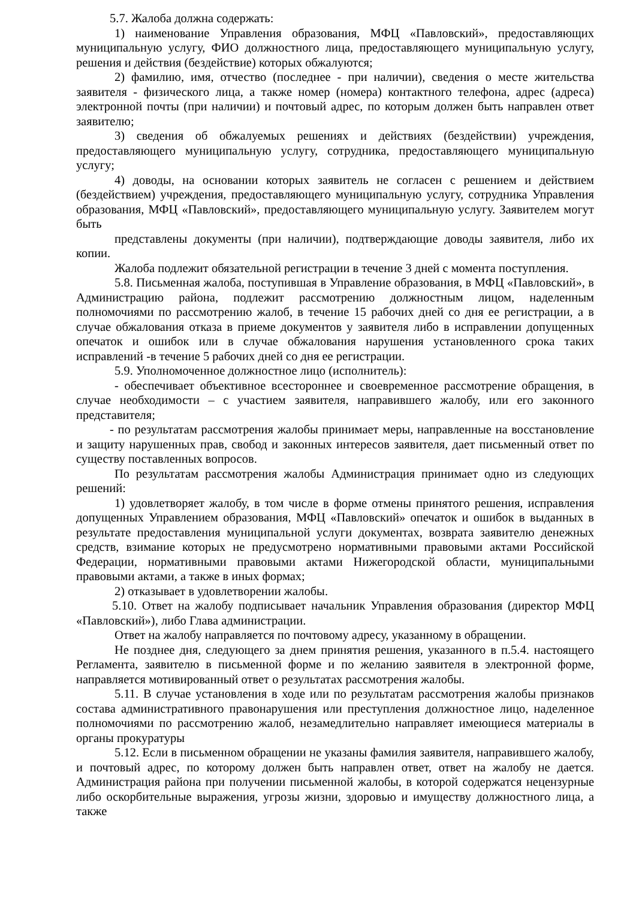5.7. Жалоба должна содержать:
1) наименование Управления образования, МФЦ «Павловский», предоставляющих муниципальную услугу, ФИО должностного лица, предоставляющего муниципальную услугу, решения и действия (бездействие) которых обжалуются;
2) фамилию, имя, отчество (последнее - при наличии), сведения о месте жительства заявителя - физического лица, а также номер (номера) контактного телефона, адрес (адреса) электронной почты (при наличии) и почтовый адрес, по которым должен быть направлен ответ заявителю;
3) сведения об обжалуемых решениях и действиях (бездействии) учреждения, предоставляющего муниципальную услугу, сотрудника, предоставляющего муниципальную услугу;
4) доводы, на основании которых заявитель не согласен с решением и действием (бездействием) учреждения, предоставляющего муниципальную услугу, сотрудника Управления образования, МФЦ «Павловский», предоставляющего муниципальную услугу. Заявителем могут быть
представлены документы (при наличии), подтверждающие доводы заявителя, либо их копии.
Жалоба подлежит обязательной регистрации в течение 3 дней с момента поступления.
5.8. Письменная жалоба, поступившая в Управление образования, в МФЦ «Павловский», в Администрацию района, подлежит рассмотрению должностным лицом, наделенным полномочиями по рассмотрению жалоб, в течение 15 рабочих дней со дня ее регистрации, а в случае обжалования отказа в приеме документов у заявителя либо в исправлении допущенных опечаток и ошибок или в случае обжалования нарушения установленного срока таких исправлений -в течение 5 рабочих дней со дня ее регистрации.
5.9. Уполномоченное должностное лицо (исполнитель):
- обеспечивает объективное всестороннее и своевременное рассмотрение обращения, в случае необходимости – с участием заявителя, направившего жалобу, или его законного представителя;
- по результатам рассмотрения жалобы принимает меры, направленные на восстановление и защиту нарушенных прав, свобод и законных интересов заявителя, дает письменный ответ по существу поставленных вопросов.
По результатам рассмотрения жалобы Администрация принимает одно из следующих решений:
1) удовлетворяет жалобу, в том числе в форме отмены принятого решения, исправления допущенных Управлением образования, МФЦ «Павловский» опечаток и ошибок в выданных в результате предоставления муниципальной услуги документах, возврата заявителю денежных средств, взимание которых не предусмотрено нормативными правовыми актами Российской Федерации, нормативными правовыми актами Нижегородской области, муниципальными правовыми актами, а также в иных формах;
2) отказывает в удовлетворении жалобы.
5.10. Ответ на жалобу подписывает начальник Управления образования (директор МФЦ «Павловский»), либо Глава администрации.
Ответ на жалобу направляется по почтовому адресу, указанному в обращении.
Не позднее дня, следующего за днем принятия решения, указанного в п.5.4. настоящего Регламента, заявителю в письменной форме и по желанию заявителя в электронной форме, направляется мотивированный ответ о результатах рассмотрения жалобы.
5.11. В случае установления в ходе или по результатам рассмотрения жалобы признаков состава административного правонарушения или преступления должностное лицо, наделенное полномочиями по рассмотрению жалоб, незамедлительно направляет имеющиеся материалы в органы прокуратуры
5.12. Если в письменном обращении не указаны фамилия заявителя, направившего жалобу, и почтовый адрес, по которому должен быть направлен ответ, ответ на жалобу не дается. Администрация района при получении письменной жалобы, в которой содержатся нецензурные либо оскорбительные выражения, угрозы жизни, здоровью и имуществу должностного лица, а также